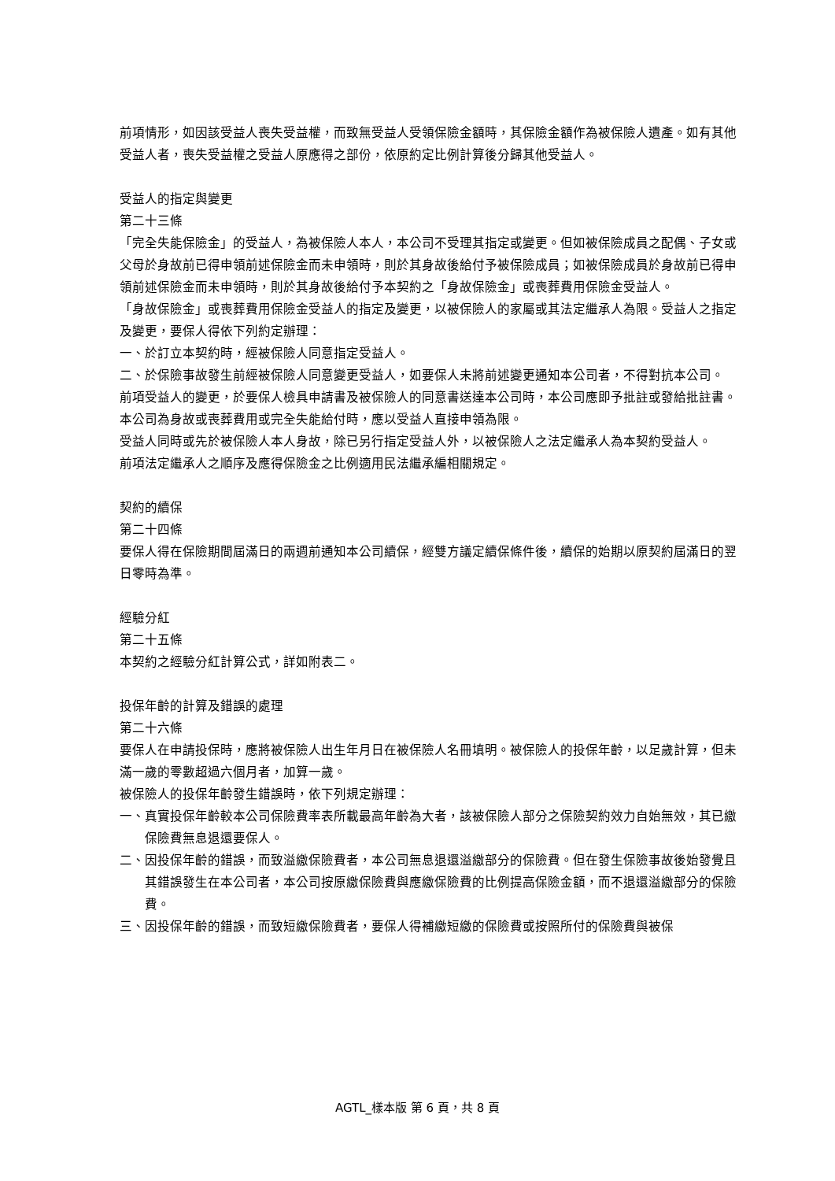前項情形，如因該受益人喪失受益權，而致無受益人受領保險金額時，其保險金額作為被保險人遺產。如有其他受益人者，喪失受益權之受益人原應得之部份，依原約定比例計算後分歸其他受益人。
受益人的指定與變更
第二十三條
「完全失能保險金」的受益人，為被保險人本人，本公司不受理其指定或變更。但如被保險成員之配偶、子女或父母於身故前已得申領前述保險金而未申領時，則於其身故後給付予被保險成員；如被保險成員於身故前已得申領前述保險金而未申領時，則於其身故後給付予本契約之「身故保險金」或喪葬費用保險金受益人。
「身故保險金」或喪葬費用保險金受益人的指定及變更，以被保險人的家屬或其法定繼承人為限。受益人之指定及變更，要保人得依下列約定辦理：
一、於訂立本契約時，經被保險人同意指定受益人。
二、於保險事故發生前經被保險人同意變更受益人，如要保人未將前述變更通知本公司者，不得對抗本公司。
前項受益人的變更，於要保人檢具申請書及被保險人的同意書送達本公司時，本公司應即予批註或發給批註書。
本公司為身故或喪葬費用或完全失能給付時，應以受益人直接申領為限。
受益人同時或先於被保險人本人身故，除已另行指定受益人外，以被保險人之法定繼承人為本契約受益人。
前項法定繼承人之順序及應得保險金之比例適用民法繼承編相關規定。
契約的續保
第二十四條
要保人得在保險期間屆滿日的兩週前通知本公司續保，經雙方議定續保條件後，續保的始期以原契約屆滿日的翌日零時為準。
經驗分紅
第二十五條
本契約之經驗分紅計算公式，詳如附表二。
投保年齡的計算及錯誤的處理
第二十六條
要保人在申請投保時，應將被保險人出生年月日在被保險人名冊填明。被保險人的投保年齡，以足歲計算，但未滿一歲的零數超過六個月者，加算一歲。
被保險人的投保年齡發生錯誤時，依下列規定辦理：
一、真實投保年齡較本公司保險費率表所載最高年齡為大者，該被保險人部分之保險契約效力自始無效，其已繳保險費無息退還要保人。
二、因投保年齡的錯誤，而致溢繳保險費者，本公司無息退還溢繳部分的保險費。但在發生保險事故後始發覺且其錯誤發生在本公司者，本公司按原繳保險費與應繳保險費的比例提高保險金額，而不退還溢繳部分的保險費。
三、因投保年齡的錯誤，而致短繳保險費者，要保人得補繳短繳的保險費或按照所付的保險費與被保
AGTL_樣本版 第 6 頁，共 8 頁